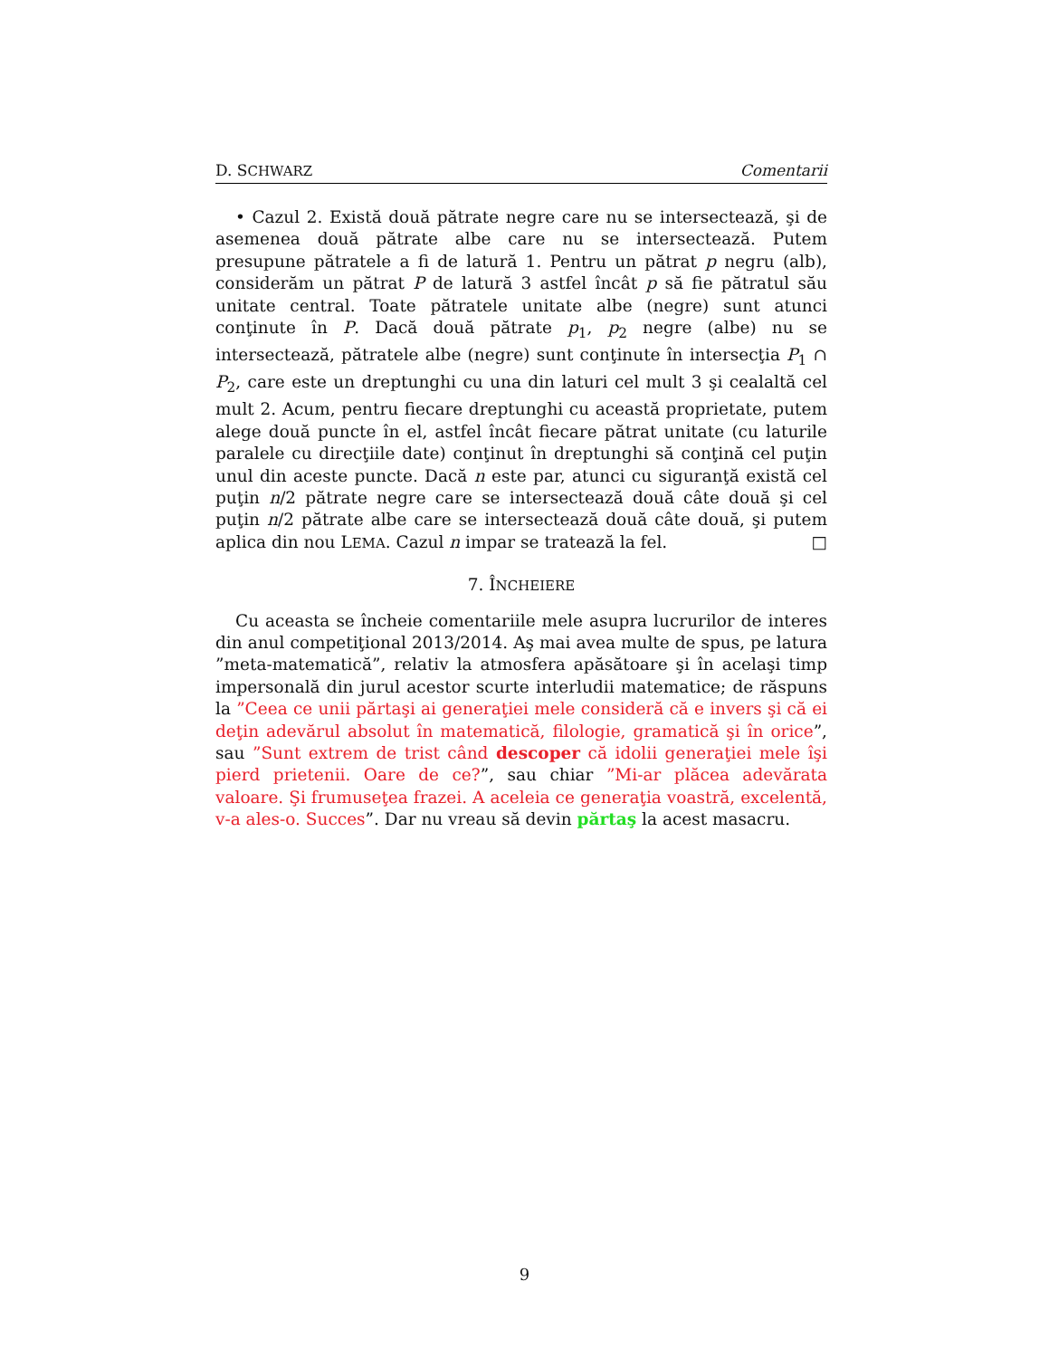D. SCHWARZ Comentarii
• Cazul 2. Există două pătrate negre care nu se intersectează, şi de asemenea două pătrate albe care nu se intersectează. Putem presupune pătratele a fi de latură 1. Pentru un pătrat p negru (alb), considerăm un pătrat P de latură 3 astfel încât p să fie pătratul său unitate central. Toate pătratele unitate albe (negre) sunt atunci conţinute în P. Dacă două pătrate p<sub>1</sub>, p<sub>2</sub> negre (albe) nu se intersectează, pătratele albe (negre) sunt conţinute în intersecţia P<sub>1</sub> ∩ P<sub>2</sub>, care este un dreptunghi cu una din laturi cel mult 3 şi cealaltă cel mult 2. Acum, pentru fiecare dreptunghi cu această proprietate, putem alege două puncte în el, astfel încât fiecare pătrat unitate (cu laturile paralele cu direcţiile date) conţinut în dreptunghi să conţină cel puţin unul din aceste puncte. Dacă n este par, atunci cu siguranţă există cel puţin n/2 pătrate negre care se intersectează două câte două şi cel puţin n/2 pătrate albe care se intersectează două câte două, şi putem aplica din nou LEMA. Cazul n impar se tratează la fel. □
7. ÎNCHEIERE
Cu aceasta se încheie comentariile mele asupra lucrurilor de interes din anul competiţional 2013/2014. Aş mai avea multe de spus, pe latura ”meta-matematică”, relativ la atmosfera apăsătoare şi în acelaşi timp impersonală din jurul acestor scurte interludii matematice; de răspuns la ”Ceea ce unii părtaşi ai generaţiei mele consideră că e invers şi că ei deţin adevărul absolut în matematică, filologie, gramatică şi în orice”, sau ”Sunt extrem de trist când descoper că idolii generaţiei mele îşi pierd prietenii. Oare de ce?”, sau chiar ”Mi-ar plăcea adevărata valoare. Şi frumuseţea frazei. A aceleia ce generaţia voastră, excelentă, v-a ales-o. Succes”. Dar nu vreau să devin părtaş la acest masacru.
9